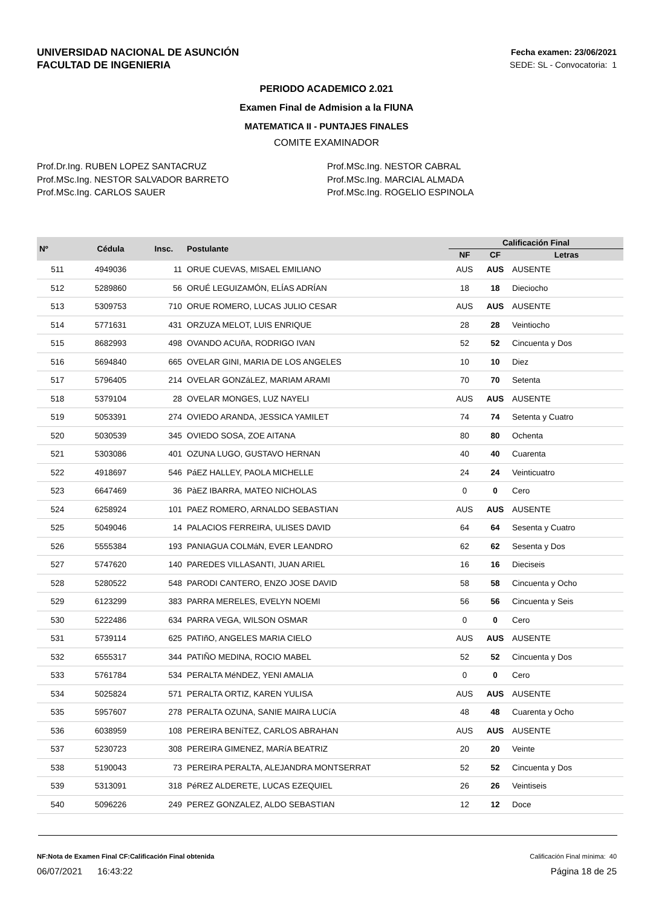UNIVERSIDAD NACIONAL DE ASUNCIÓN
FACULTAD DE INGENIERIA
Fecha examen: 23/06/2021
SEDE: SL - Convocatoria: 1
PERIODO ACADEMICO 2.021
Examen Final de Admision a la FIUNA
MATEMATICA II - PUNTAJES FINALES
COMITE EXAMINADOR
Prof.Dr.Ing. RUBEN LOPEZ SANTACRUZ
Prof.MSc.Ing. NESTOR SALVADOR BARRETO
Prof.MSc.Ing. CARLOS SAUER
Prof.MSc.Ing. NESTOR CABRAL
Prof.MSc.Ing. MARCIAL ALMADA
Prof.MSc.Ing. ROGELIO ESPINOLA
| Nº | Cédula | Insc. | Postulante | Calificación Final | | |
| --- | --- | --- | --- | --- | --- | --- |
| | | | | NF | CF | Letras |
| 511 | 4949036 | 11 | ORUE CUEVAS, MISAEL EMILIANO | AUS | AUS | AUSENTE |
| 512 | 5289860 | 56 | ORUÉ LEGUIZAMÓN, ELÍAS ADRÍAN | 18 | 18 | Dieciocho |
| 513 | 5309753 | 710 | ORUE ROMERO, LUCAS JULIO CESAR | AUS | AUS | AUSENTE |
| 514 | 5771631 | 431 | ORZUZA MELOT, LUIS ENRIQUE | 28 | 28 | Veintiocho |
| 515 | 8682993 | 498 | OVANDO ACUñA, RODRIGO IVAN | 52 | 52 | Cincuenta y Dos |
| 516 | 5694840 | 665 | OVELAR GINI, MARIA DE LOS ANGELES | 10 | 10 | Diez |
| 517 | 5796405 | 214 | OVELAR GONZáLEZ, MARIAM ARAMI | 70 | 70 | Setenta |
| 518 | 5379104 | 28 | OVELAR MONGES, LUZ NAYELI | AUS | AUS | AUSENTE |
| 519 | 5053391 | 274 | OVIEDO ARANDA, JESSICA YAMILET | 74 | 74 | Setenta y Cuatro |
| 520 | 5030539 | 345 | OVIEDO SOSA, ZOE AITANA | 80 | 80 | Ochenta |
| 521 | 5303086 | 401 | OZUNA LUGO, GUSTAVO HERNAN | 40 | 40 | Cuarenta |
| 522 | 4918697 | 546 | PáEZ HALLEY, PAOLA MICHELLE | 24 | 24 | Veinticuatro |
| 523 | 6647469 | 36 | PàEZ IBARRA, MATEO NICHOLAS | 0 | 0 | Cero |
| 524 | 6258924 | 101 | PAEZ ROMERO, ARNALDO SEBASTIAN | AUS | AUS | AUSENTE |
| 525 | 5049046 | 14 | PALACIOS FERREIRA, ULISES DAVID | 64 | 64 | Sesenta y Cuatro |
| 526 | 5555384 | 193 | PANIAGUA COLMáN, EVER LEANDRO | 62 | 62 | Sesenta y Dos |
| 527 | 5747620 | 140 | PAREDES VILLASANTI, JUAN ARIEL | 16 | 16 | Dieciseis |
| 528 | 5280522 | 548 | PARODI CANTERO, ENZO JOSE DAVID | 58 | 58 | Cincuenta y Ocho |
| 529 | 6123299 | 383 | PARRA MERELES, EVELYN NOEMI | 56 | 56 | Cincuenta y Seis |
| 530 | 5222486 | 634 | PARRA VEGA, WILSON OSMAR | 0 | 0 | Cero |
| 531 | 5739114 | 625 | PATIñO, ANGELES MARIA CIELO | AUS | AUS | AUSENTE |
| 532 | 6555317 | 344 | PATIÑO MEDINA, ROCIO MABEL | 52 | 52 | Cincuenta y Dos |
| 533 | 5761784 | 534 | PERALTA MéNDEZ, YENI AMALIA | 0 | 0 | Cero |
| 534 | 5025824 | 571 | PERALTA ORTIZ, KAREN YULISA | AUS | AUS | AUSENTE |
| 535 | 5957607 | 278 | PERALTA OZUNA, SANIE MAIRA LUCíA | 48 | 48 | Cuarenta y Ocho |
| 536 | 6038959 | 108 | PEREIRA BENíTEZ, CARLOS ABRAHAN | AUS | AUS | AUSENTE |
| 537 | 5230723 | 308 | PEREIRA GIMENEZ, MARíA BEATRIZ | 20 | 20 | Veinte |
| 538 | 5190043 | 73 | PEREIRA PERALTA, ALEJANDRA MONTSERRAT | 52 | 52 | Cincuenta y Dos |
| 539 | 5313091 | 318 | PéREZ ALDERETE, LUCAS EZEQUIEL | 26 | 26 | Veintiseis |
| 540 | 5096226 | 249 | PEREZ GONZALEZ, ALDO SEBASTIAN | 12 | 12 | Doce |
NF:Nota de Examen Final CF:Calificación Final obtenida
Calificación Final mínima: 40
06/07/2021 16:43:22 Página 18 de 25